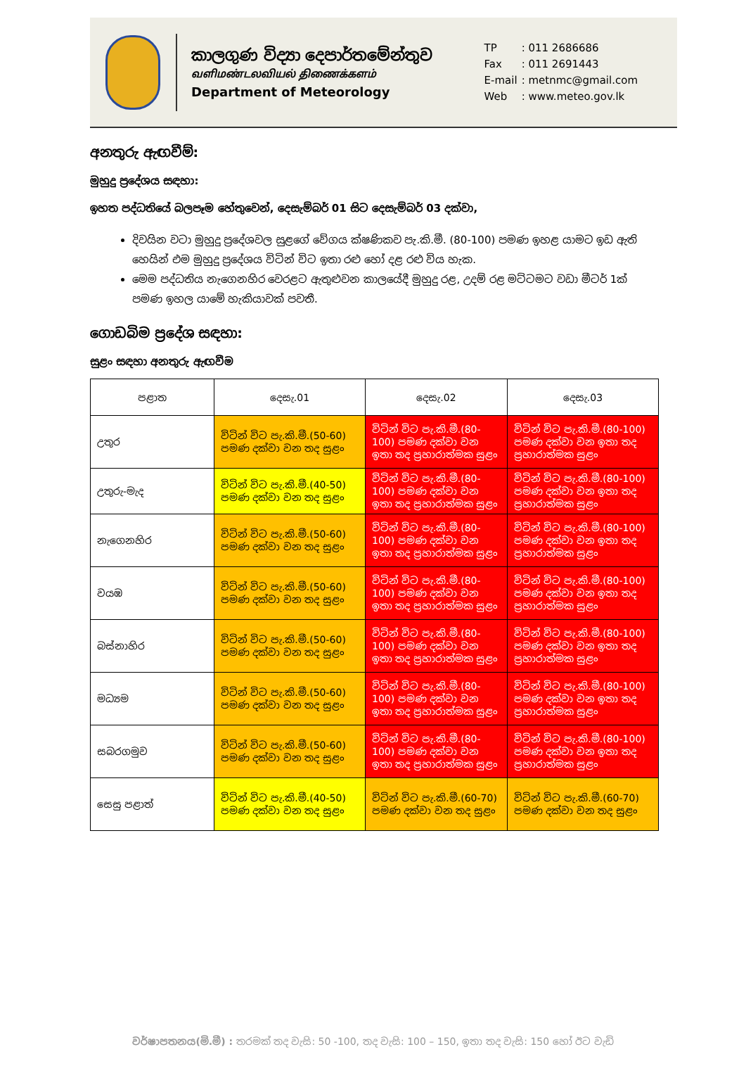කාලගුණ විද්‍යා දෙපාර්තමේන්තුව
வளிமண்டலவியல் திணைக்களம்
Department of Meteorology
| TP | : 011 2686686 |
| Fax | : 011 2691443 |
| E-mail | : metnmc@gmail.com |
| Web | : www.meteo.gov.lk |
අනතුරු ඇඟවීම්:
මුහුදු ප්‍රදේශය සඳහා:
ඉහත පද්ධතියේ බලපෑම හේතුවෙන්, දෙසැම්බර් 01 සිට දෙසැම්බර් 03 දක්වා,
දිවයින වටා මුහුදු ප්‍රදේශවල සුළගේ වේගය ක්ෂණිකව පැ.කි.මී. (80-100) පමණ ඉහළ යාමට ඉඩ ඇති හෙයින් එම මුහුදු ප්‍රදේශය විටින් විට ඉතා රළු හෝ දළ රළු විය හැක.
මෙම පද්ධතිය නැගෙනහිර වෙරළට ඇතුළුවන කාලයේදී මුහුදු රළ, උදම් රළ මට්ටමට වඩා මීටර් 1ක් පමණ ඉහල යාමේ හැකියාවක් පවතී.
ගොඩබිම ප්‍රදේශ සඳහා:
සුළං සඳහා අනතුරු ඇඟවීම
| පළාත | දෙසැ.01 | දෙසැ.02 | දෙසැ.03 |
| --- | --- | --- | --- |
| උතුර | විටින් විට පැ.කි.මී.(50-60) පමණ දක්වා වන තද සුළං | විටින් විට පැ.කි.මී.(80-100) පමණ දක්වා වන ඉතා තද ප්‍රහාරාත්මක සුළං | විටින් විට පැ.කි.මී.(80-100) පමණ දක්වා වන ඉතා තද ප්‍රහාරාත්මක සුළං |
| උතුරු-මැද | විටින් විට පැ.කි.මී.(40-50) පමණ දක්වා වන තද සුළං | විටින් විට පැ.කි.මී.(80-100) පමණ දක්වා වන ඉතා තද ප්‍රහාරාත්මක සුළං | විටින් විට පැ.කි.මී.(80-100) පමණ දක්වා වන ඉතා තද ප්‍රහාරාත්මක සුළං |
| නැගෙනහිර | විටින් විට පැ.කි.මී.(50-60) පමණ දක්වා වන තද සුළං | විටින් විට පැ.කි.මී.(80-100) පමණ දක්වා වන ඉතා තද ප්‍රහාරාත්මක සුළං | විටින් විට පැ.කි.මී.(80-100) පමණ දක්වා වන ඉතා තද ප්‍රහාරාත්මක සුළං |
| වයඹ | විටින් විට පැ.කි.මී.(50-60) පමණ දක්වා වන තද සුළං | විටින් විට පැ.කි.මී.(80-100) පමණ දක්වා වන ඉතා තද ප්‍රහාරාත්මක සුළං | විටින් විට පැ.කි.මී.(80-100) පමණ දක්වා වන ඉතා තද ප්‍රහාරාත්මක සුළං |
| බස්නාහිර | විටින් විට පැ.කි.මී.(50-60) පමණ දක්වා වන තද සුළං | විටින් විට පැ.කි.මී.(80-100) පමණ දක්වා වන ඉතා තද ප්‍රහාරාත්මක සුළං | විටින් විට පැ.කි.මී.(80-100) පමණ දක්වා වන ඉතා තද ප්‍රහාරාත්මක සුළං |
| මධ්‍යම | විටින් විට පැ.කි.මී.(50-60) පමණ දක්වා වන තද සුළං | විටින් විට පැ.කි.මී.(80-100) පමණ දක්වා වන ඉතා තද ප්‍රහාරාත්මක සුළං | විටින් විට පැ.කි.මී.(80-100) පමණ දක්වා වන ඉතා තද ප්‍රහාරාත්මක සුළං |
| සබරගමුව | විටින් විට පැ.කි.මී.(50-60) පමණ දක්වා වන තද සුළං | විටින් විට පැ.කි.මී.(80-100) පමණ දක්වා වන ඉතා තද ප්‍රහාරාත්මක සුළං | විටින් විට පැ.කි.මී.(80-100) පමණ දක්වා වන ඉතා තද ප්‍රහාරාත්මක සුළං |
| සෙසු පළාත් | විටින් විට පැ.කි.මී.(40-50) පමණ දක්වා වන තද සුළං | විටින් විට පැ.කි.මී.(60-70) පමණ දක්වා වන තද සුළං | විටින් විට පැ.කි.මී.(60-70) පමණ දක්වා වන තද සුළං |
වර්ෂාපතනය(මි.මී) : තරමක් තද වැසි: 50 -100, තද වැසි: 100 – 150, ඉතා තද වැසි: 150 හෝ ඊට වැඩි